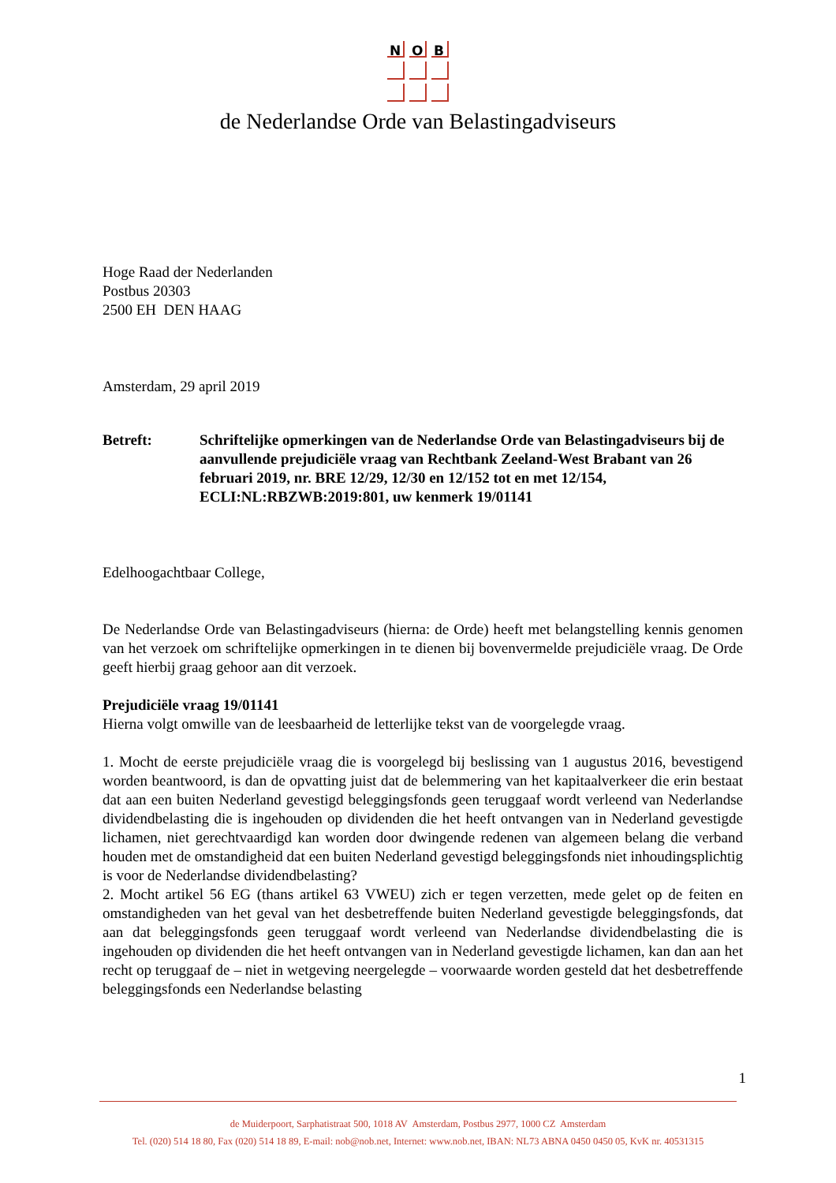N
O
B
de Nederlandse Orde van Belastingadviseurs
Hoge Raad der Nederlanden
Postbus 20303
2500 EH DEN HAAG
Amsterdam, 29 april 2019
Betreft: Schriftelijke opmerkingen van de Nederlandse Orde van Belastingadviseurs bij de aanvullende prejudiciële vraag van Rechtbank Zeeland-West Brabant van 26 februari 2019, nr. BRE 12/29, 12/30 en 12/152 tot en met 12/154, ECLI:NL:RBZWB:2019:801, uw kenmerk 19/01141
Edelhoogachtbaar College,
De Nederlandse Orde van Belastingadviseurs (hierna: de Orde) heeft met belangstelling kennis genomen van het verzoek om schriftelijke opmerkingen in te dienen bij bovenvermelde prejudiciële vraag. De Orde geeft hierbij graag gehoor aan dit verzoek.
Prejudiciële vraag 19/01141
Hierna volgt omwille van de leesbaarheid de letterlijke tekst van de voorgelegde vraag.
1. Mocht de eerste prejudiciële vraag die is voorgelegd bij beslissing van 1 augustus 2016, bevestigend worden beantwoord, is dan de opvatting juist dat de belemmering van het kapitaalverkeer die erin bestaat dat aan een buiten Nederland gevestigd beleggingsfonds geen teruggaaf wordt verleend van Nederlandse dividendbelasting die is ingehouden op dividenden die het heeft ontvangen van in Nederland gevestigde lichamen, niet gerechtvaardigd kan worden door dwingende redenen van algemeen belang die verband houden met de omstandigheid dat een buiten Nederland gevestigd beleggingsfonds niet inhoudingsplichtig is voor de Nederlandse dividendbelasting?
2. Mocht artikel 56 EG (thans artikel 63 VWEU) zich er tegen verzetten, mede gelet op de feiten en omstandigheden van het geval van het desbetreffende buiten Nederland gevestigde beleggingsfonds, dat aan dat beleggingsfonds geen teruggaaf wordt verleend van Nederlandse dividendbelasting die is ingehouden op dividenden die het heeft ontvangen van in Nederland gevestigde lichamen, kan dan aan het recht op teruggaaf de – niet in wetgeving neergelegde – voorwaarde worden gesteld dat het desbetreffende beleggingsfonds een Nederlandse belasting
1
de Muiderpoort, Sarphatistraat 500, 1018 AV Amsterdam, Postbus 2977, 1000 CZ Amsterdam
Tel. (020) 514 18 80, Fax (020) 514 18 89, E-mail: nob@nob.net, Internet: www.nob.net, IBAN: NL73 ABNA 0450 0450 05, KvK nr. 40531315